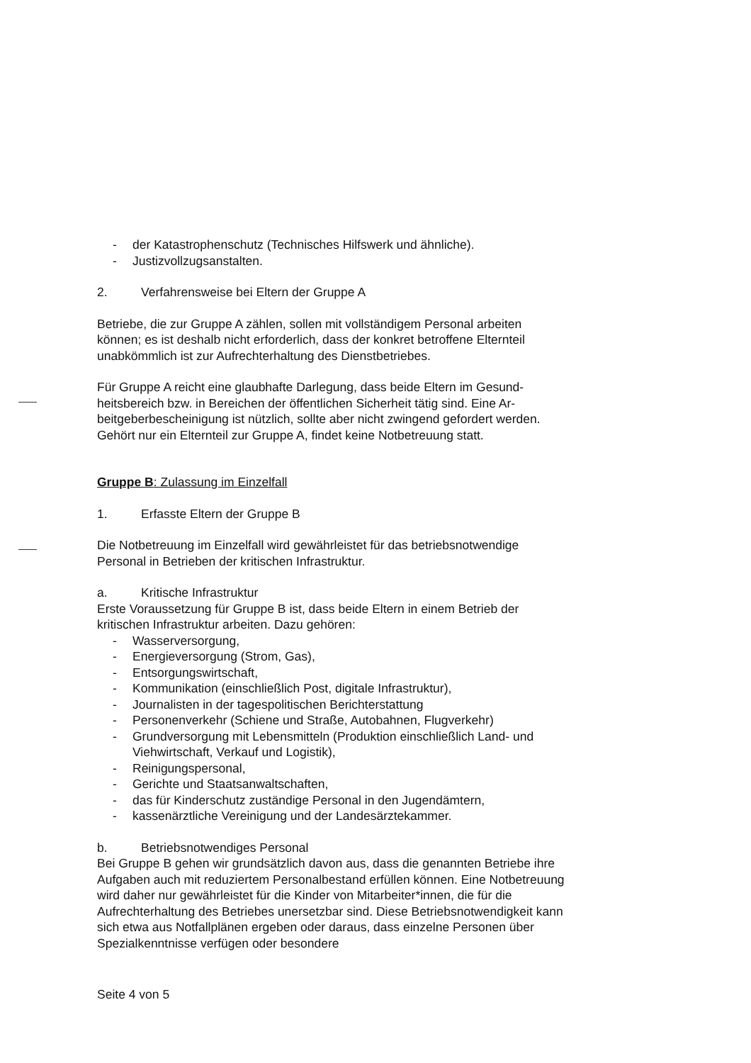- der Katastrophenschutz (Technisches Hilfswerk und ähnliche).
- Justizvollzugsanstalten.
2. Verfahrensweise bei Eltern der Gruppe A
Betriebe, die zur Gruppe A zählen, sollen mit vollständigem Personal arbeiten können; es ist deshalb nicht erforderlich, dass der konkret betroffene Elternteil unabkömmlich ist zur Aufrechterhaltung des Dienstbetriebes.
Für Gruppe A reicht eine glaubhafte Darlegung, dass beide Eltern im Gesund­heitsbereich bzw. in Bereichen der öffentlichen Sicherheit tätig sind. Eine Ar­beitgeberbescheinigung ist nützlich, sollte aber nicht zwingend gefordert wer­den. Gehört nur ein Elternteil zur Gruppe A, findet keine Notbetreuung statt.
Gruppe B: Zulassung im Einzelfall
1. Erfasste Eltern der Gruppe B
Die Notbetreuung im Einzelfall wird gewährleistet für das betriebsnotwendige Personal in Betrieben der kritischen Infrastruktur.
a. Kritische Infrastruktur
Erste Voraussetzung für Gruppe B ist, dass beide Eltern in einem Betrieb der kritischen Infrastruktur arbeiten. Dazu gehören:
- Wasserversorgung,
- Energieversorgung (Strom, Gas),
- Entsorgungswirtschaft,
- Kommunikation (einschließlich Post, digitale Infrastruktur),
- Journalisten in der tagespolitischen Berichterstattung
- Personenverkehr (Schiene und Straße, Autobahnen, Flugverkehr)
- Grundversorgung mit Lebensmitteln (Produktion einschließlich Land- und Viehwirtschaft, Verkauf und Logistik),
- Reinigungspersonal,
- Gerichte und Staatsanwaltschaften,
- das für Kinderschutz zuständige Personal in den Jugendämtern,
- kassenärztliche Vereinigung und der Landesärztekammer.
b. Betriebsnotwendiges Personal
Bei Gruppe B gehen wir grundsätzlich davon aus, dass die genannten Be­triebe ihre Aufgaben auch mit reduziertem Personalbestand erfüllen können. Eine Notbetreuung wird daher nur gewährleistet für die Kinder von Mitarbei­ter*innen, die für die Aufrechterhaltung des Betriebes unersetzbar sind. Diese Betriebsnotwendigkeit kann sich etwa aus Notfallplänen ergeben oder daraus, dass einzelne Personen über Spezialkenntnisse verfügen oder besondere
Seite 4 von 5